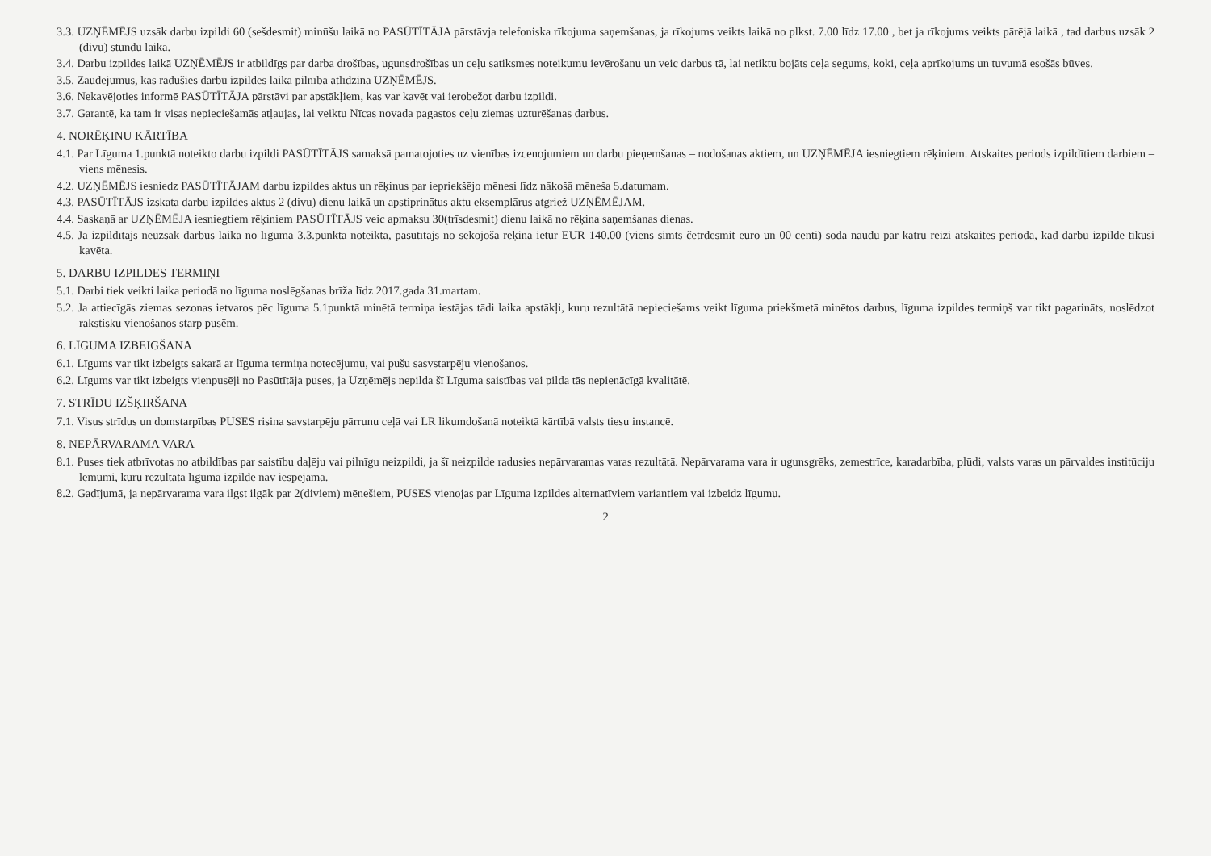3.3. UZŅĒMĒJS uzsāk darbu izpildi 60 (sešdesmit) minūšu laikā no PASŪTĪTĀJA pārstāvja telefoniska rīkojuma saņemšanas, ja rīkojums veikts laikā no plkst. 7.00 līdz 17.00 , bet ja rīkojums veikts pārējā laikā , tad darbus uzsāk 2 (divu) stundu laikā.
3.4. Darbu izpildes laikā UZŅĒMĒJS ir atbildīgs par darba drošības, ugunsdrošības un ceļu satiksmes noteikumu ievērošanu un veic darbus tā, lai netiktu bojāts ceļa segums, koki, ceļa aprīkojums un tuvumā esošās būves.
3.5. Zaudējumus, kas radušies darbu izpildes laikā pilnībā atlīdzina UZŅĒMĒJS.
3.6. Nekavējoties informē PASŪTĪTĀJA pārstāvi par apstākļiem, kas var kavēt vai ierobežot darbu izpildi.
3.7. Garantē, ka tam ir visas nepieciešamās atļaujas, lai veiktu Nīcas novada pagastos ceļu ziemas uzturēšanas darbus.
4. NORĒĶINU KĀRTĪBA
4.1. Par Līguma 1.punktā noteikto darbu izpildi PASŪTĪTĀJS samaksā pamatojoties uz vienības izcenojumiem un darbu pieņemšanas – nodošanas aktiem, un UZŅĒMĒJA iesniegtiem rēķiniem. Atskaites periods izpildītiem darbiem – viens mēnesis.
4.2. UZŅĒMĒJS iesniedz PASŪTĪTĀJAM darbu izpildes aktus un rēķinus par iepriekšējo mēnesi līdz nākošā mēneša 5.datumam.
4.3. PASŪTĪTĀJS izskata darbu izpildes aktus 2 (divu) dienu laikā un apstiprinātus aktu eksemplārus atgriež UZŅĒMĒJAM.
4.4. Saskaņā ar UZŅĒMĒJA iesniegtiem rēķiniem PASŪTĪTĀJS veic apmaksu 30(trīsdesmit) dienu laikā no rēķina saņemšanas dienas.
4.5. Ja izpildītājs neuzsāk darbus laikā no līguma 3.3.punktā noteiktā, pasūtītājs no sekojošā rēķina ietur EUR 140.00 (viens simts četrdesmit euro un 00 centi) soda naudu par katru reizi atskaites periodā, kad darbu izpilde tikusi kavēta.
5. DARBU IZPILDES TERMIŅI
5.1. Darbi tiek veikti laika periodā no līguma noslēgšanas brīža līdz 2017.gada 31.martam.
5.2. Ja attiecīgās ziemas sezonas ietvaros pēc līguma 5.1punktā minētā termiņa iestājas tādi laika apstākļi, kuru rezultātā nepieciešams veikt līguma priekšmetā minētos darbus, līguma izpildes termiņš var tikt pagarināts, noslēdzot rakstisku vienošanos starp pusēm.
6. LĪGUMA IZBEIGŠANA
6.1. Līgums var tikt izbeigts sakarā ar līguma termiņa notecējumu, vai pušu sasvstarpēju vienošanos.
6.2. Līgums var tikt izbeigts vienpusēji no Pasūtītāja puses, ja Uzņēmējs nepilda šī Līguma saistības vai pilda tās nepienācīgā kvalitātē.
7. STRĪDU IZŠĶIRŠANA
7.1. Visus strīdus un domstarpības PUSES risina savstarpēju pārrunu ceļā vai LR likumdošanā noteiktā kārtībā valsts tiesu instancē.
8. NEPĀRVARAMA VARA
8.1. Puses tiek atbrīvotas no atbildības par saistību daļēju vai pilnīgu neizpildi, ja šī neizpilde radusies nepārvaramas varas rezultātā. Nepārvarama vara ir ugunsgrēks, zemestrīce, karadarbība, plūdi, valsts varas un pārvaldes institūciju lēmumi, kuru rezultātā līguma izpilde nav iespējama.
8.2. Gadījumā, ja nepārvarama vara ilgst ilgāk par 2(diviem) mēnešiem, PUSES vienojas par Līguma izpildes alternatīviem variantiem vai izbeidz līgumu.
2